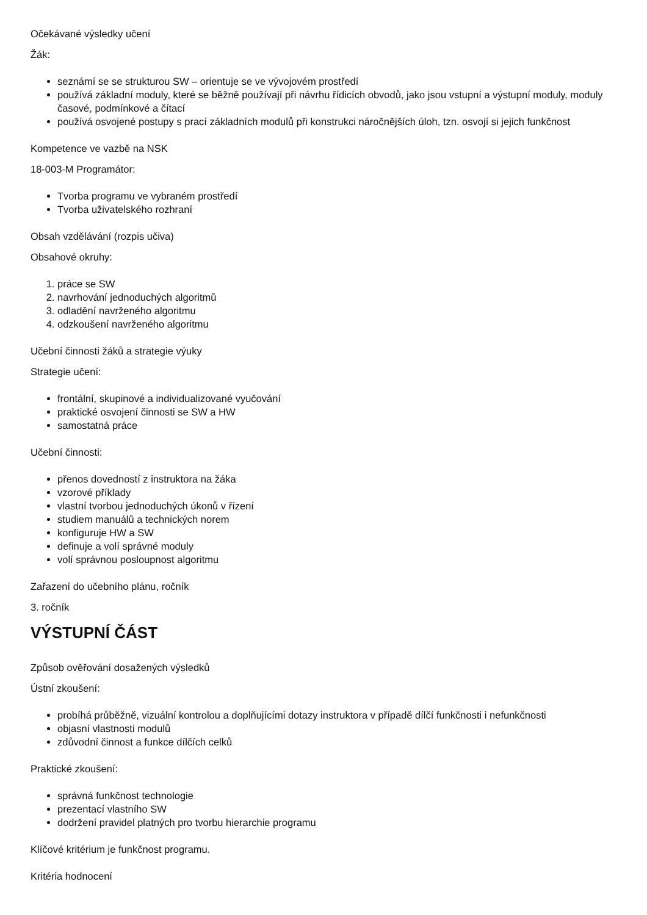Očekávané výsledky učení
Žák:
seznámí se se strukturou SW – orientuje se ve vývojovém prostředí
používá základní moduly, které se běžně používají při návrhu řídicích obvodů, jako jsou vstupní a výstupní moduly, moduly časové, podmínkové a čítací
používá osvojené postupy s prací základních modulů při konstrukci náročnějších úloh, tzn. osvojí si jejich funkčnost
Kompetence ve vazbě na NSK
18-003-M Programátor:
Tvorba programu ve vybraném prostředí
Tvorba uživatelského rozhraní
Obsah vzdělávání (rozpis učiva)
Obsahové okruhy:
1. práce se SW
2. navrhování jednoduchých algoritmů
3. odladění navrženého algoritmu
4. odzkoušení navrženého algoritmu
Učební činnosti žáků a strategie výuky
Strategie učení:
frontální, skupinové a individualizované vyučování
praktické osvojení činnosti se SW a HW
samostatná práce
Učební činnosti:
přenos dovedností z instruktora na žáka
vzorové příklady
vlastní tvorbou jednoduchých úkonů v řízení
studiem manuálů a technických norem
konfiguruje HW a SW
definuje a volí správné moduly
volí správnou posloupnost algoritmu
Zařazení do učebního plánu, ročník
3. ročník
VÝSTUPNÍ ČÁST
Způsob ověřování dosažených výsledků
Ústní zkoušení:
probíhá průběžně, vizuální kontrolou a doplňujícími dotazy instruktora v případě dílčí funkčnosti i nefunkčnosti
objasní vlastnosti modulů
zdůvodní činnost a funkce dílčích celků
Praktické zkoušení:
správná funkčnost technologie
prezentací vlastního SW
dodržení pravidel platných pro tvorbu hierarchie programu
Klíčové kritérium je funkčnost programu.
Kritéria hodnocení